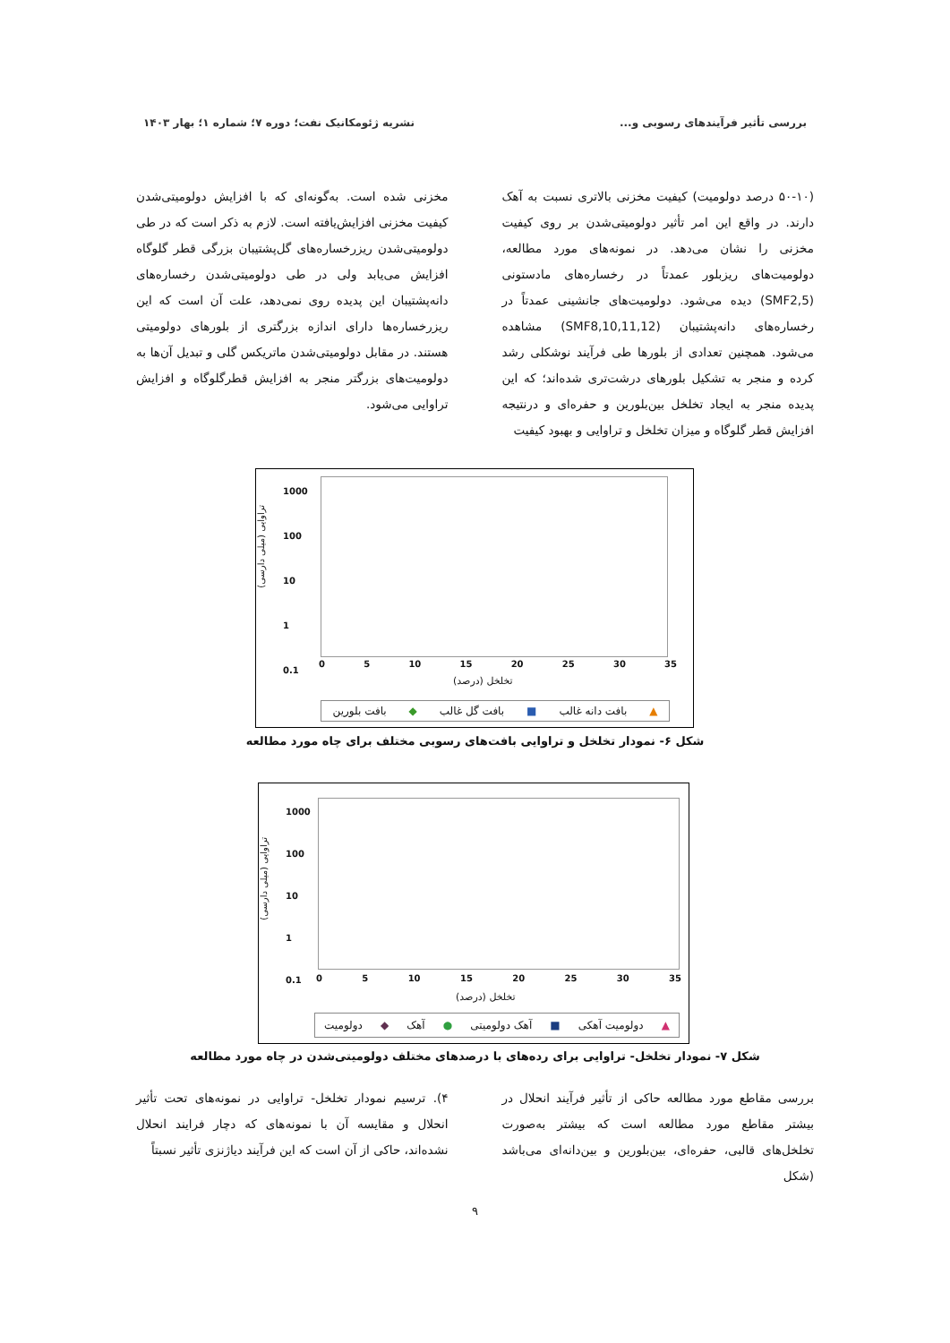بررسی تأثیر فرآیندهای رسوبی و... نشریه ژئومکانیک نفت؛ دوره ۷؛ شماره ۱؛ بهار ۱۴۰۳
(۵۰-۱۰ درصد دولومیت) کیفیت مخزنی بالاتری نسبت به آهک دارند. در واقع این امر تأثیر دولومیتی‌شدن بر روی کیفیت مخزنی را نشان می‌دهد. در نمونه‌های مورد مطالعه، دولومیت‌های ریزبلور عمدتاً در رخساره‌های مادستونی (SMF2,5) دیده می‌شود. دولومیت‌های جانشینی عمدتاً در رخساره‌های دانه‌پشتیبان (SMF8,10,11,12) مشاهده می‌شود. همچنین تعدادی از بلورها طی فرآیند نوشکلی رشد کرده و منجر به تشکیل بلورهای درشت‌تری شده‌اند؛ که این پدیده منجر به ایجاد تخلخل بین‌بلورین و حفره‌ای و درنتیجه افزایش قطر گلوگاه و میزان تخلخل و تراوایی و بهبود کیفیت
مخزنی شده است. به‌گونه‌ای که با افزایش دولومیتی‌شدن کیفیت مخزنی افزایش‌یافته است. لازم به ذکر است که در طی دولومیتی‌شدن ریزرخساره‌های گل‌پشتیبان بزرگی قطر گلوگاه افزایش می‌یابد ولی در طی دولومیتی‌شدن رخساره‌های دانه‌پشتیبان این پدیده روی نمی‌دهد، علت آن است که این ریزرخساره‌ها دارای اندازه بزرگتری از بلورهای دولومیتی هستند. در مقابل دولومیتی‌شدن ماتریکس گلی و تبدیل آن‌ها به دولومیت‌های بزرگتر منجر به افزایش قطرگلوگاه و افزایش تراوایی می‌شود.
1000
100
10
1
0.1
0 5 10 15 20 25 30 35
تراوایی (میلی دارسی)
تخلخل (درصد)
▲ بافت دانه غالب ■ بافت گل غالب ◆ بافت بلورین
شکل ۶- نمودار تخلخل و تراوایی بافت‌های رسوبی مختلف برای چاه مورد مطالعه
1000
100
10
1
0.1
0 5 10 15 20 25 30 35
تراوایی (میلی دارسی)
تخلخل (درصد)
▲ دولومیت آهکی ■ آهک دولومیتی ● آهک ◆ دولومیت
شکل ۷- نمودار تخلخل- تراوایی برای رده‌های با درصدهای مختلف دولومیتی‌شدن در چاه مورد مطالعه
بررسی مقاطع مورد مطالعه حاکی از تأثیر فرآیند انحلال در بیشتر مقاطع مورد مطالعه است که بیشتر به‌صورت تخلخل‌های قالبی، حفره‌ای، بین‌بلورین و بین‌دانه‌ای می‌باشد (شکل
۴). ترسیم نمودار تخلخل- تراوایی در نمونه‌های تحت تأثیر انحلال و مقایسه آن با نمونه‌های که دچار فرایند انحلال نشده‌اند، حاکی از آن است که این فرآیند دیاژنزی تأثیر نسبتاً
۹